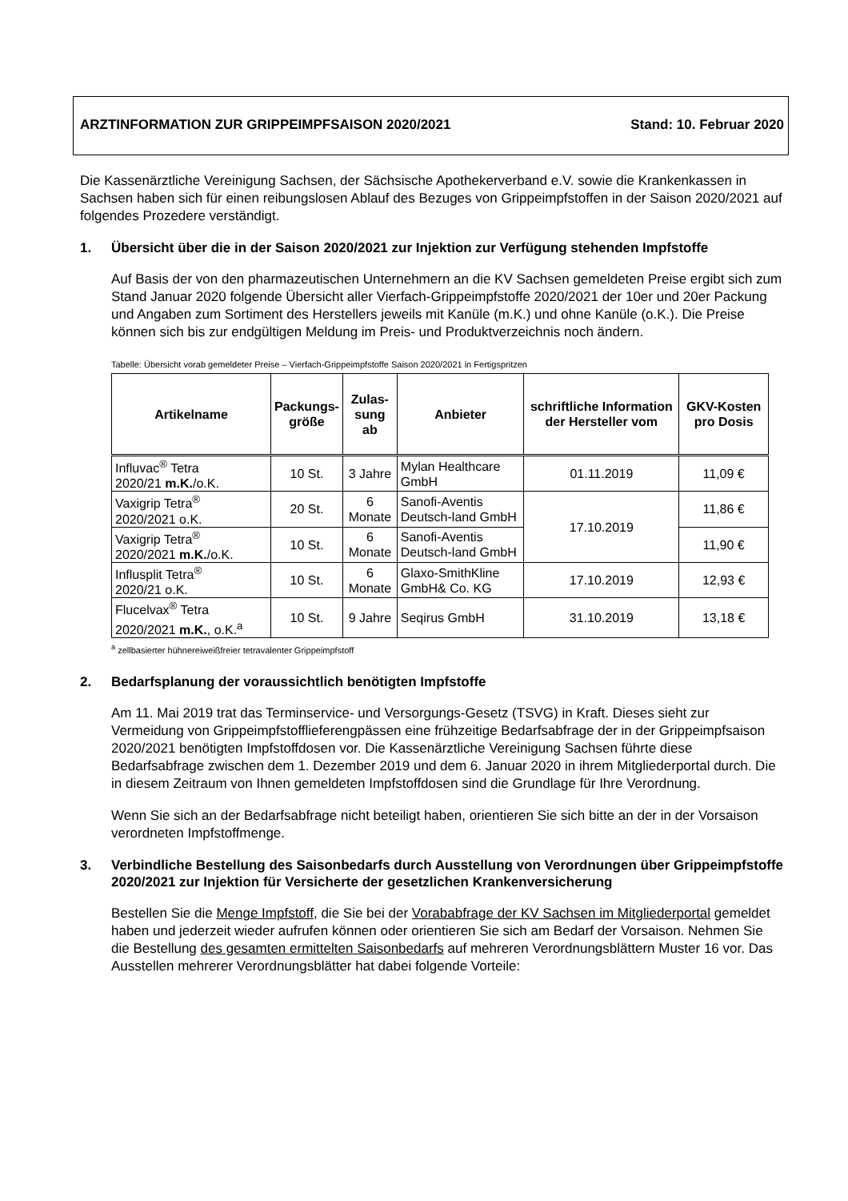ARZTINFORMATION ZUR GRIPPEIMPFSAISON 2020/2021 Stand: 10. Februar 2020
Die Kassenärztliche Vereinigung Sachsen, der Sächsische Apothekerverband e.V. sowie die Krankenkassen in Sachsen haben sich für einen reibungslosen Ablauf des Bezuges von Grippeimpfstoffen in der Saison 2020/2021 auf folgendes Prozedere verständigt.
1. Übersicht über die in der Saison 2020/2021 zur Injektion zur Verfügung stehenden Impfstoffe
Auf Basis der von den pharmazeutischen Unternehmern an die KV Sachsen gemeldeten Preise ergibt sich zum Stand Januar 2020 folgende Übersicht aller Vierfach-Grippeimpfstoffe 2020/2021 der 10er und 20er Packung und Angaben zum Sortiment des Herstellers jeweils mit Kanüle (m.K.) und ohne Kanüle (o.K.). Die Preise können sich bis zur endgültigen Meldung im Preis- und Produktverzeichnis noch ändern.
Tabelle: Übersicht vorab gemeldeter Preise – Vierfach-Grippeimpfstoffe Saison 2020/2021 in Fertigspritzen
| Artikelname | Packungs- größe | Zulas- sung ab | Anbieter | schriftliche Information der Hersteller vom | GKV-Kosten pro Dosis |
| --- | --- | --- | --- | --- | --- |
| Influvac<sup>®</sup> Tetra 2020/21 m.K. /o.K. | 10 St. | 3 Jahre | Mylan Healthcare GmbH | 01.11.2019 | 11,09 € |
| Vaxigrip Tetra<sup>®</sup> 2020/2021 o.K. | 20 St. | 6 Monate | Sanofi-Aventis Deutsch-land GmbH | 17.10.2019 | 11,86 € |
| Vaxigrip Tetra<sup>®</sup> 2020/2021 m.K. /o.K. | 10 St. | 6 Monate | Sanofi-Aventis Deutsch-land GmbH | | 11,90 € |
| Influsplit Tetra<sup>®</sup> 2020/21 o.K. | 10 St. | 6 Monate | Glaxo-SmithKline GmbH& Co. KG | 17.10.2019 | 12,93 € |
| Flucelvax<sup>®</sup> Tetra 2020/2021 m.K. , o.K.<sup>a</sup> | 10 St. | 9 Jahre | Seqirus GmbH | 31.10.2019 | 13,18 € |
<sup>a</sup> zellbasierter hühnereiweißfreier tetravalenter Grippeimpfstoff
2. Bedarfsplanung der voraussichtlich benötigten Impfstoffe
Am 11. Mai 2019 trat das Terminservice- und Versorgungs-Gesetz (TSVG) in Kraft. Dieses sieht zur Vermeidung von Grippeimpfstofflieferengpässen eine frühzeitige Bedarfsabfrage der in der Grippeimpfsaison 2020/2021 benötigten Impfstoffdosen vor. Die Kassenärztliche Vereinigung Sachsen führte diese Bedarfsabfrage zwischen dem 1. Dezember 2019 und dem 6. Januar 2020 in ihrem Mitgliederportal durch. Die in diesem Zeitraum von Ihnen gemeldeten Impfstoffdosen sind die Grundlage für Ihre Verordnung.
Wenn Sie sich an der Bedarfsabfrage nicht beteiligt haben, orientieren Sie sich bitte an der in der Vorsaison verordneten Impfstoffmenge.
3. Verbindliche Bestellung des Saisonbedarfs durch Ausstellung von Verordnungen über Grippeimpfstoffe 2020/2021 zur Injektion für Versicherte der gesetzlichen Krankenversicherung
Bestellen Sie die Menge Impfstoff, die Sie bei der Vorababfrage der KV Sachsen im Mitgliederportal gemeldet haben und jederzeit wieder aufrufen können oder orientieren Sie sich am Bedarf der Vorsaison. Nehmen Sie die Bestellung des gesamten ermittelten Saisonbedarfs auf mehreren Verordnungsblättern Muster 16 vor. Das Ausstellen mehrerer Verordnungsblätter hat dabei folgende Vorteile: